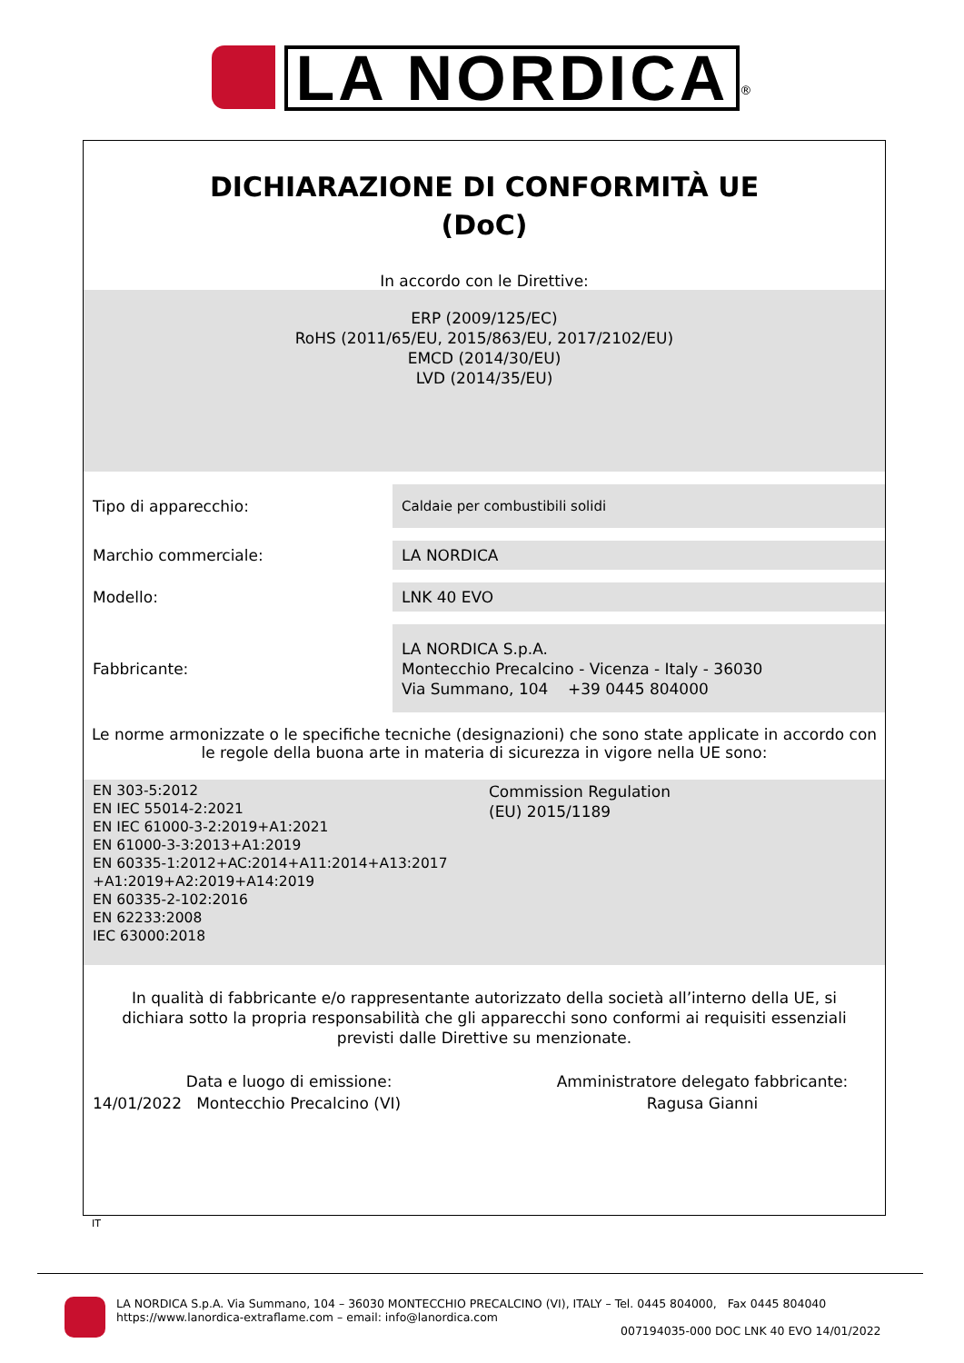LA NORDICA<sup>®</sup>
DICHIARAZIONE DI CONFORMITÀ UE
(DoC)
In accordo con le Direttive:
ERP (2009/125/EC)
RoHS (2011/65/EU, 2015/863/EU, 2017/2102/EU)
EMCD (2014/30/EU)
LVD (2014/35/EU)
| Tipo di apparecchio: | Caldaie per combustibili solidi |
| Marchio commerciale: | LA NORDICA |
| Modello: | LNK 40 EVO |
| Fabbricante: | LA NORDICA S.p.A. Montecchio Precalcino - Vicenza - Italy - 36030 Via Summano, 104 +39 0445 804000 |
Le norme armonizzate o le specifiche tecniche (designazioni) che sono state applicate in accordo con le regole della buona arte in materia di sicurezza in vigore nella UE sono:
EN 303-5:2012
EN IEC 55014-2:2021
EN IEC 61000-3-2:2019+A1:2021
EN 61000-3-3:2013+A1:2019
EN 60335-1:2012+AC:2014+A11:2014+A13:2017
+A1:2019+A2:2019+A14:2019
EN 60335-2-102:2016
EN 62233:2008
IEC 63000:2018
Commission Regulation
(EU) 2015/1189
In qualità di fabbricante e/o rappresentante autorizzato della società all’interno della UE, si dichiara sotto la propria responsabilità che gli apparecchi sono conformi ai requisiti essenziali previsti dalle Direttive su menzionate.
Data e luogo di emissione:
14/01/2022 Montecchio Precalcino (VI)
Amministratore delegato fabbricante:
Ragusa Gianni
IT
LA NORDICA S.p.A. Via Summano, 104 – 36030 MONTECCHIO PRECALCINO (VI), ITALY – Tel. 0445 804000, Fax 0445 804040
https://www.lanordica-extraflame.com – email: info@lanordica.com
007194035-000 DOC LNK 40 EVO 14/01/2022